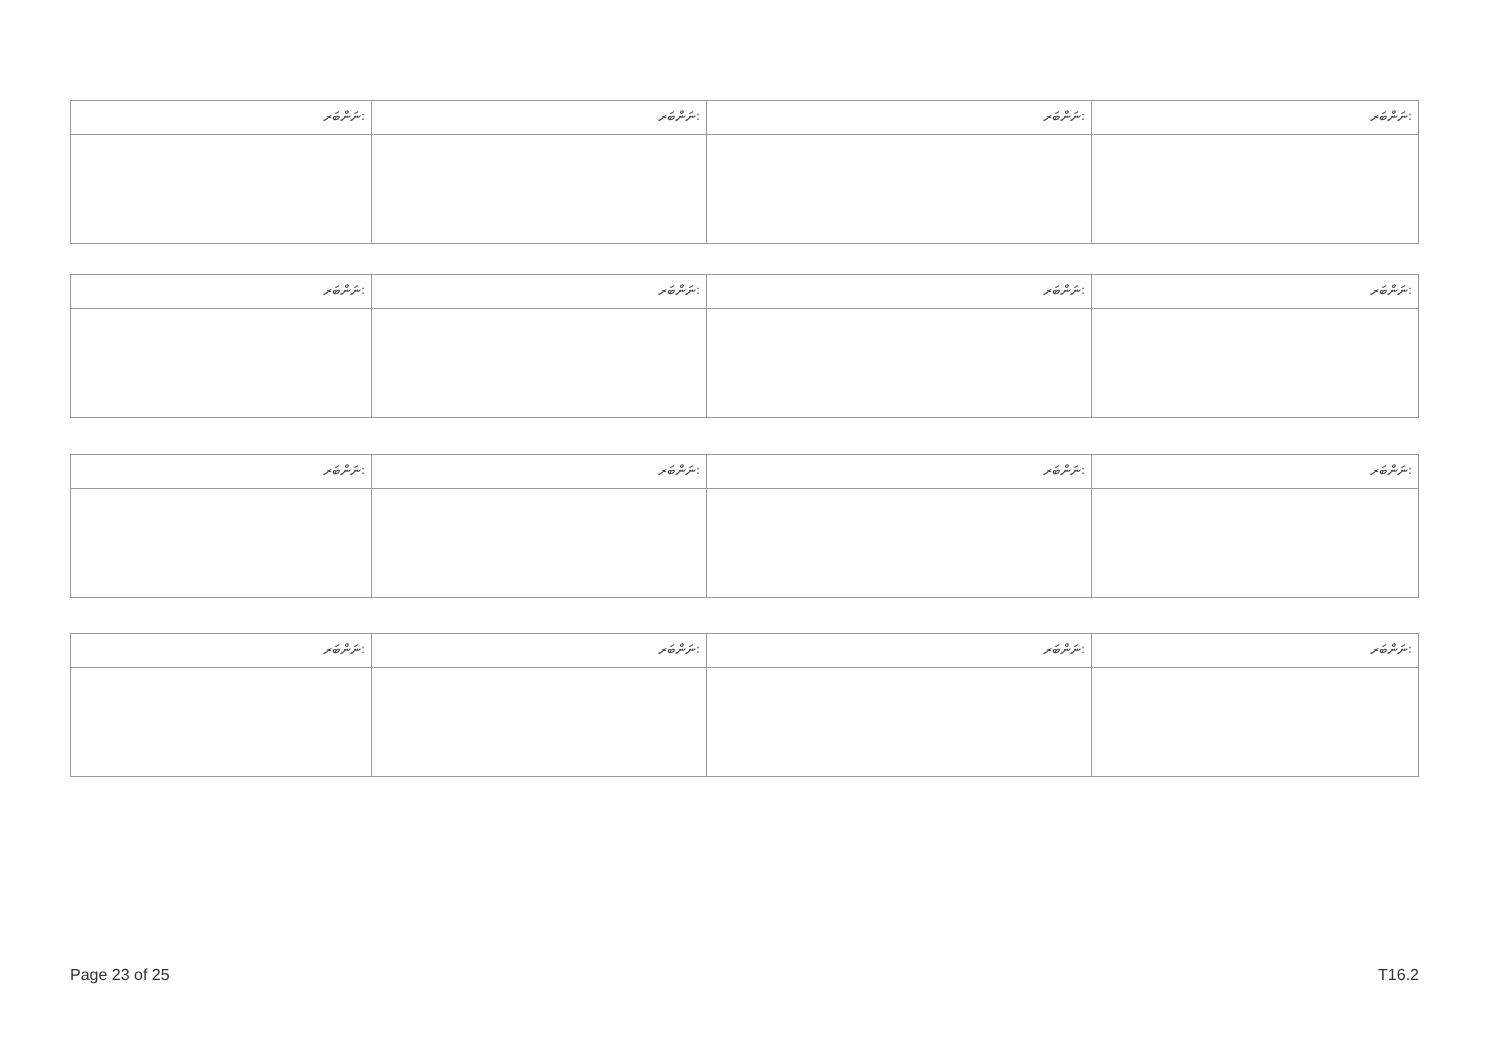| ނަންބަރ: | ނަންބަރ: | ނަންބަރ: | ނަންބަރ: |
| ނަންބަރ: | ނަންބަރ: | ނަންބަރ: | ނަންބަރ: |
| ނަންބަރ: | ނަންބަރ: | ނަންބަރ: | ނަންބަރ: |
| ނަންބަރ: | ނަންބަރ: | ނަންބަރ: | ނަންބަރ: |
Page 23 of 25 T16.2